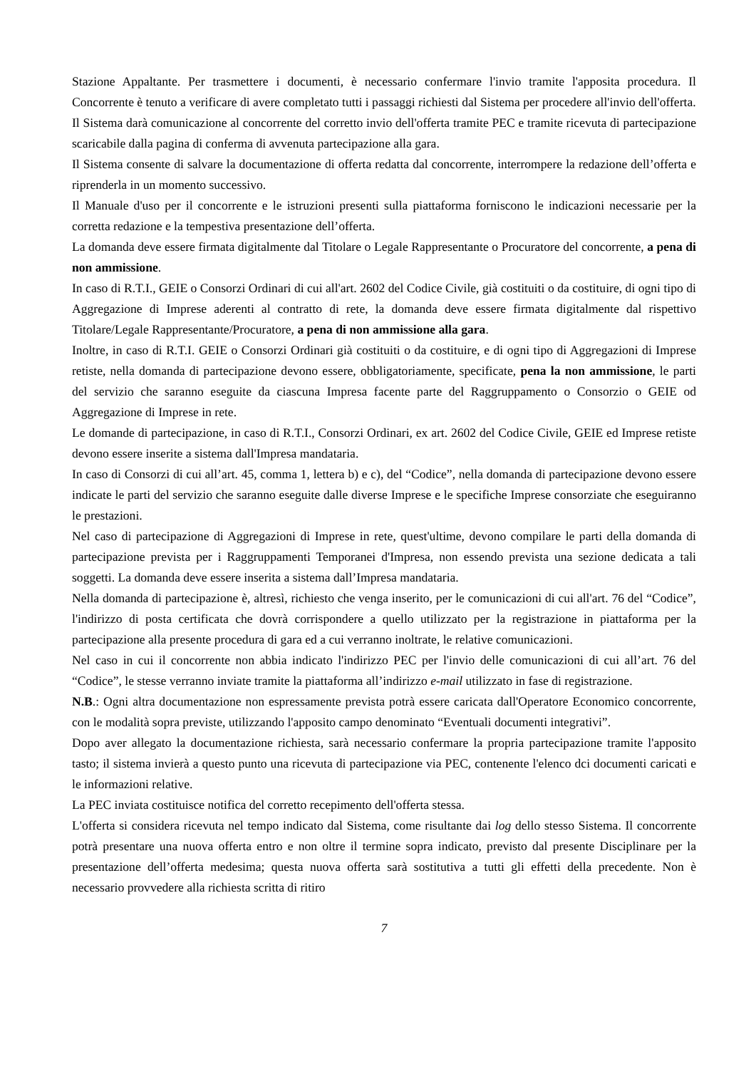Stazione Appaltante. Per trasmettere i documenti, è necessario confermare l'invio tramite l'apposita procedura. Il Concorrente è tenuto a verificare di avere completato tutti i passaggi richiesti dal Sistema per procedere all'invio dell'offerta.
Il Sistema darà comunicazione al concorrente del corretto invio dell'offerta tramite PEC e tramite ricevuta di partecipazione scaricabile dalla pagina di conferma di avvenuta partecipazione alla gara.
Il Sistema consente di salvare la documentazione di offerta redatta dal concorrente, interrompere la redazione dell’offerta e riprenderla in un momento successivo.
Il Manuale d'uso per il concorrente e le istruzioni presenti sulla piattaforma forniscono le indicazioni necessarie per la corretta redazione e la tempestiva presentazione dell’offerta.
La domanda deve essere firmata digitalmente dal Titolare o Legale Rappresentante o Procuratore del concorrente, a pena di non ammissione.
In caso di R.T.I., GEIE o Consorzi Ordinari di cui all'art. 2602 del Codice Civile, già costituiti o da costituire, di ogni tipo di Aggregazione di Imprese aderenti al contratto di rete, la domanda deve essere firmata digitalmente dal rispettivo Titolare/Legale Rappresentante/Procuratore, a pena di non ammissione alla gara.
Inoltre, in caso di R.T.I. GEIE o Consorzi Ordinari già costituiti o da costituire, e di ogni tipo di Aggregazioni di Imprese retiste, nella domanda di partecipazione devono essere, obbligatoriamente, specificate, pena la non ammissione, le parti del servizio che saranno eseguite da ciascuna Impresa facente parte del Raggruppamento o Consorzio o GEIE od Aggregazione di Imprese in rete.
Le domande di partecipazione, in caso di R.T.I., Consorzi Ordinari, ex art. 2602 del Codice Civile, GEIE ed Imprese retiste devono essere inserite a sistema dall'Impresa mandataria.
In caso di Consorzi di cui all’art. 45, comma 1, lettera b) e c), del “Codice”, nella domanda di partecipazione devono essere indicate le parti del servizio che saranno eseguite dalle diverse Imprese e le specifiche Imprese consorziate che eseguiranno le prestazioni.
Nel caso di partecipazione di Aggregazioni di Imprese in rete, quest'ultime, devono compilare le parti della domanda di partecipazione prevista per i Raggruppamenti Temporanei d'Impresa, non essendo prevista una sezione dedicata a tali soggetti. La domanda deve essere inserita a sistema dall’Impresa mandataria.
Nella domanda di partecipazione è, altresì, richiesto che venga inserito, per le comunicazioni di cui all'art. 76 del “Codice”, l'indirizzo di posta certificata che dovrà corrispondere a quello utilizzato per la registrazione in piattaforma per la partecipazione alla presente procedura di gara ed a cui verranno inoltrate, le relative comunicazioni.
Nel caso in cui il concorrente non abbia indicato l'indirizzo PEC per l'invio delle comunicazioni di cui all’art. 76 del “Codice”, le stesse verranno inviate tramite la piattaforma all’indirizzo e-mail utilizzato in fase di registrazione.
N.B.: Ogni altra documentazione non espressamente prevista potrà essere caricata dall'Operatore Economico concorrente, con le modalità sopra previste, utilizzando l'apposito campo denominato “Eventuali documenti integrativi”.
Dopo aver allegato la documentazione richiesta, sarà necessario confermare la propria partecipazione tramite l'apposito tasto; il sistema invierà a questo punto una ricevuta di partecipazione via PEC, contenente l'elenco dci documenti caricati e le informazioni relative.
La PEC inviata costituisce notifica del corretto recepimento dell'offerta stessa.
L'offerta si considera ricevuta nel tempo indicato dal Sistema, come risultante dai log dello stesso Sistema. Il concorrente potrà presentare una nuova offerta entro e non oltre il termine sopra indicato, previsto dal presente Disciplinare per la presentazione dell’offerta medesima; questa nuova offerta sarà sostitutiva a tutti gli effetti della precedente. Non è necessario provvedere alla richiesta scritta di ritiro
7